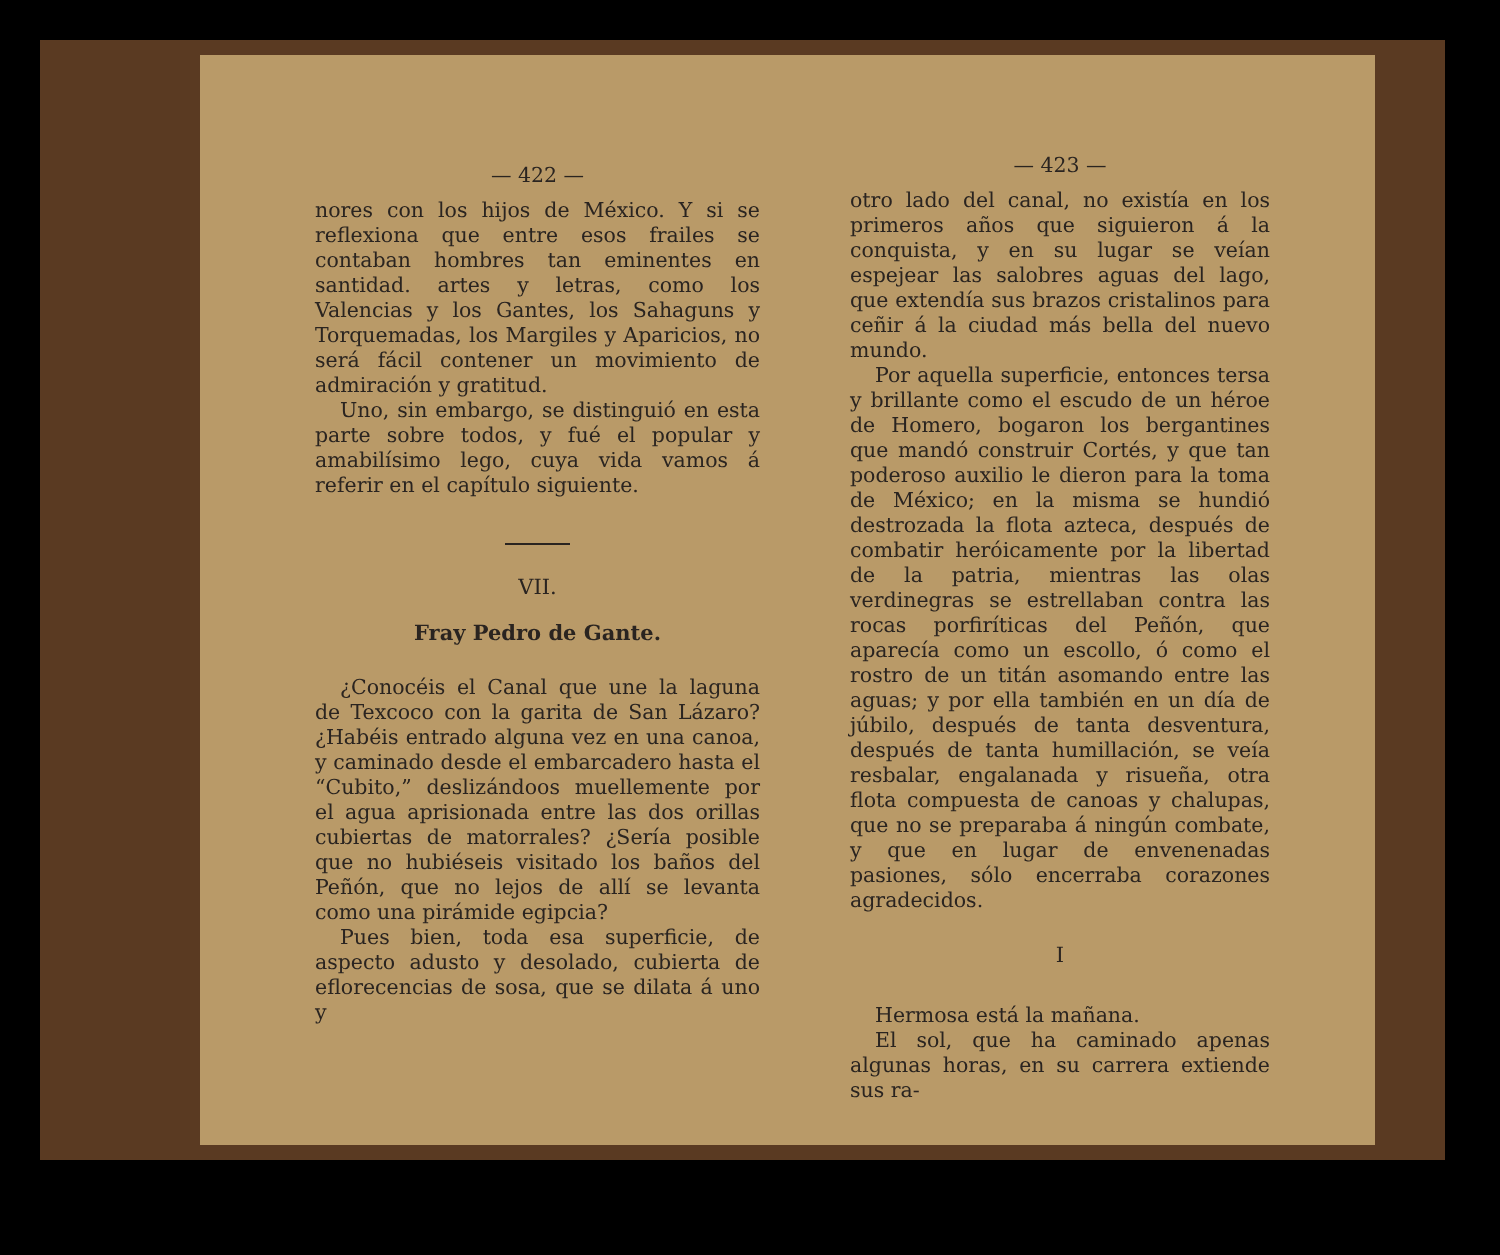— 422 —
nores con los hijos de México. Y si se reflexiona que entre esos frailes se contaban hombres tan eminentes en santidad. artes y letras, como los Valencias y los Gantes, los Sahaguns y Torquemadas, los Margiles y Aparicios, no será fácil contener un movimiento de admiración y gratitud.
Uno, sin embargo, se distinguió en esta parte sobre todos, y fué el popular y amabilísimo lego, cuya vida vamos á referir en el capítulo siguiente.
VII.
Fray Pedro de Gante.
¿Conocéis el Canal que une la laguna de Texcoco con la garita de San Lázaro? ¿Habéis entrado alguna vez en una canoa, y caminado desde el embarcadero hasta el “Cubito,” deslizándoos muellemente por el agua aprisionada entre las dos orillas cubiertas de matorrales? ¿Sería posible que no hubiéseis visitado los baños del Peñón, que no lejos de allí se levanta como una pirámide egipcia?
Pues bien, toda esa superficie, de aspecto adusto y desolado, cubierta de eflorecencias de sosa, que se dilata á uno y
— 423 —
otro lado del canal, no existía en los primeros años que siguieron á la conquista, y en su lugar se veían espejear las salobres aguas del lago, que extendía sus brazos cristalinos para ceñir á la ciudad más bella del nuevo mundo.
Por aquella superficie, entonces tersa y brillante como el escudo de un héroe de Homero, bogaron los bergantines que mandó construir Cortés, y que tan poderoso auxilio le dieron para la toma de México; en la misma se hundió destrozada la flota azteca, después de combatir heróicamente por la libertad de la patria, mientras las olas verdinegras se estrellaban contra las rocas porfiríticas del Peñón, que aparecía como un escollo, ó como el rostro de un titán asomando entre las aguas; y por ella también en un día de júbilo, después de tanta desventura, después de tanta humillación, se veía resbalar, engalanada y risueña, otra flota compuesta de canoas y chalupas, que no se preparaba á ningún combate, y que en lugar de envenenadas pasiones, sólo encerraba corazones agradecidos.
I
Hermosa está la mañana.
El sol, que ha caminado apenas algunas horas, en su carrera extiende sus ra-